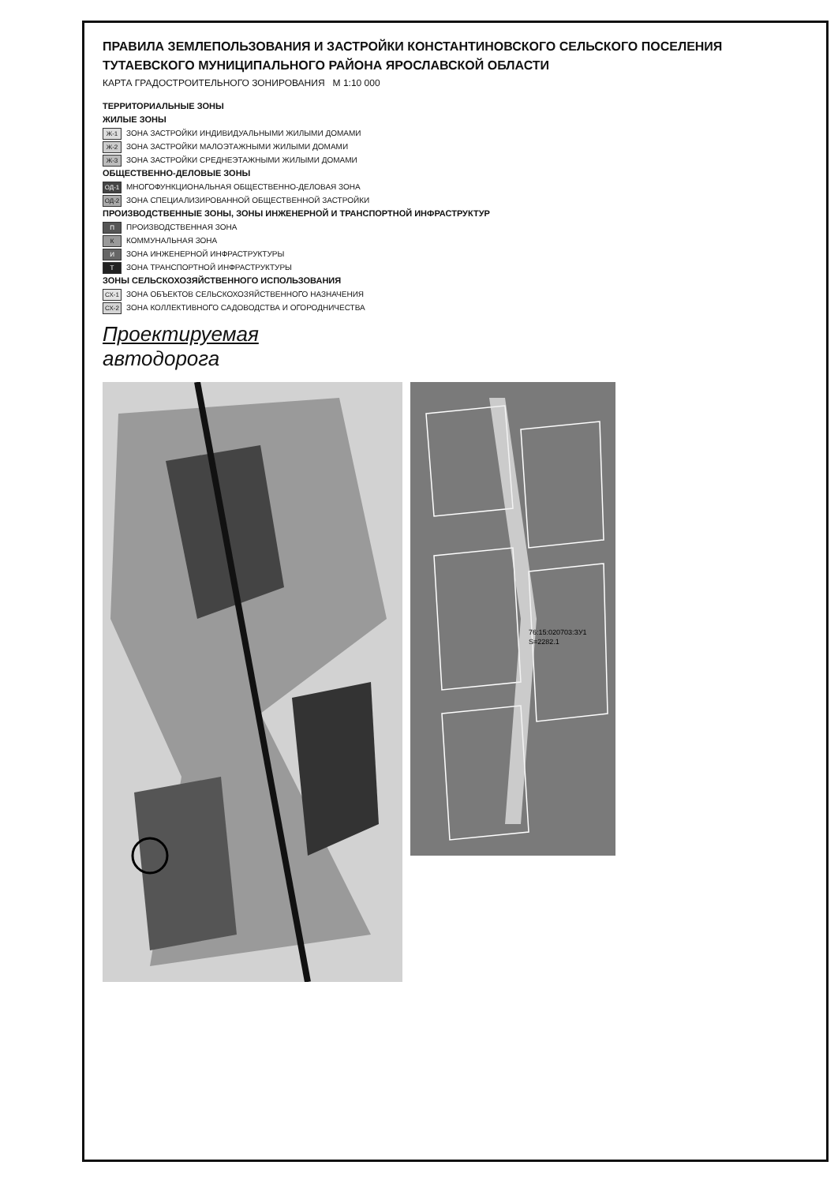ПРАВИЛА ЗЕМЛЕПОЛЬЗОВАНИЯ И ЗАСТРОЙКИ КОНСТАНТИНОВСКОГО СЕЛЬСКОГО ПОСЕЛЕНИЯ
ТУТАЕВСКОГО МУНИЦИПАЛЬНОГО РАЙОНА ЯРОСЛАВСКОЙ ОБЛАСТИ
КАРТА ГРАДОСТРОИТЕЛЬНОГО ЗОНИРОВАНИЯ М 1:10 000
ТЕРРИТОРИАЛЬНЫЕ ЗОНЫ
ЖИЛЫЕ ЗОНЫ
Ж-1 ЗОНА ЗАСТРОЙКИ ИНДИВИДУАЛЬНЫМИ ЖИЛЫМИ ДОМАМИ
Ж-2 ЗОНА ЗАСТРОЙКИ МАЛОЭТАЖНЫМИ ЖИЛЫМИ ДОМАМИ
Ж-3 ЗОНА ЗАСТРОЙКИ СРЕДНЕЭТАЖНЫМИ ЖИЛЫМИ ДОМАМИ
ОБЩЕСТВЕННО-ДЕЛОВЫЕ ЗОНЫ
ОД-1 МНОГОФУНКЦИОНАЛЬНАЯ ОБЩЕСТВЕННО-ДЕЛОВАЯ ЗОНА
ОД-2 ЗОНА СПЕЦИАЛИЗИРОВАННОЙ ОБЩЕСТВЕННОЙ ЗАСТРОЙКИ
ПРОИЗВОДСТВЕННЫЕ ЗОНЫ, ЗОНЫ ИНЖЕНЕРНОЙ И ТРАНСПОРТНОЙ ИНФРАСТРУКТУР
П ПРОИЗВОДСТВЕННАЯ ЗОНА
К КОММУНАЛЬНАЯ ЗОНА
И ЗОНА ИНЖЕНЕРНОЙ ИНФРАСТРУКТУРЫ
Т ЗОНА ТРАНСПОРТНОЙ ИНФРАСТРУКТУРЫ
ЗОНЫ СЕЛЬСКОХОЗЯЙСТВЕННОГО ИСПОЛЬЗОВАНИЯ
СХ-1 ЗОНА ОБЪЕКТОВ СЕЛЬСКОХОЗЯЙСТВЕННОГО НАЗНАЧЕНИЯ
СХ-2 ЗОНА КОЛЛЕКТИВНОГО САДОВОДСТВА И ОГОРОДНИЧЕСТВА
Проектируемая
автодорога
76:15:020703:ЗУ1
S=2282.1